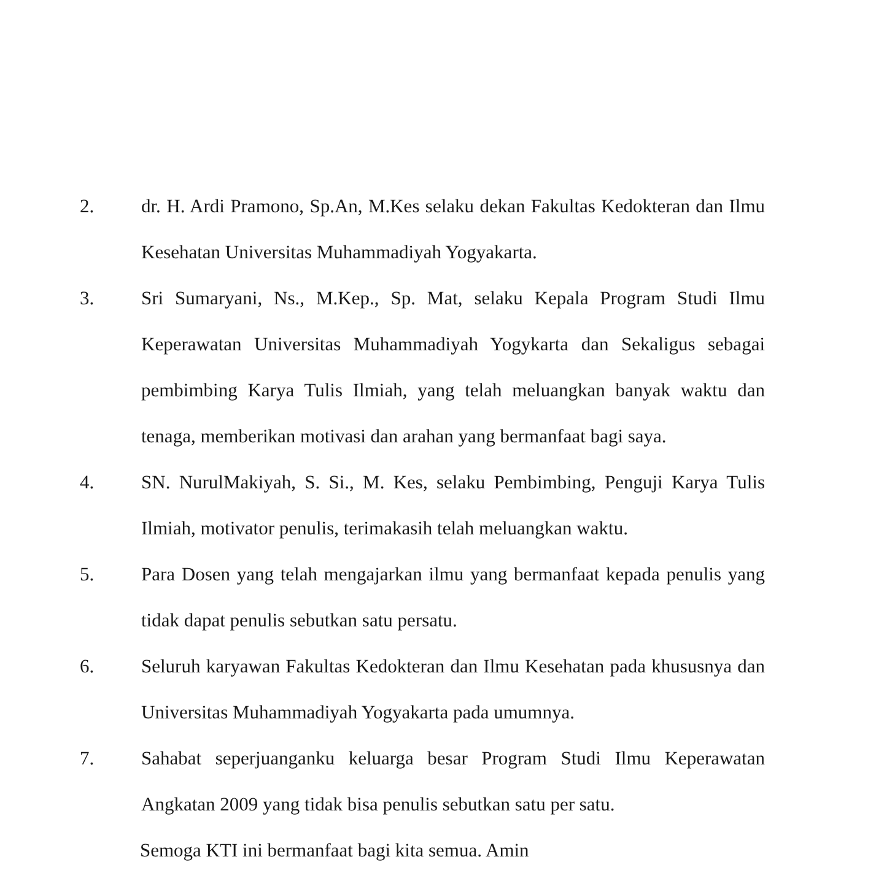2. dr. H. Ardi Pramono, Sp.An, M.Kes selaku dekan Fakultas Kedokteran dan Ilmu Kesehatan Universitas Muhammadiyah Yogyakarta.
3. Sri Sumaryani, Ns., M.Kep., Sp. Mat, selaku Kepala Program Studi Ilmu Keperawatan Universitas Muhammadiyah Yogykarta dan Sekaligus sebagai pembimbing Karya Tulis Ilmiah, yang telah meluangkan banyak waktu dan tenaga, memberikan motivasi dan arahan yang bermanfaat bagi saya.
4. SN. NurulMakiyah, S. Si., M. Kes, selaku Pembimbing, Penguji Karya Tulis Ilmiah, motivator penulis, terimakasih telah meluangkan waktu.
5. Para Dosen yang telah mengajarkan ilmu yang bermanfaat kepada penulis yang tidak dapat penulis sebutkan satu persatu.
6. Seluruh karyawan Fakultas Kedokteran dan Ilmu Kesehatan pada khususnya dan Universitas Muhammadiyah Yogyakarta pada umumnya.
7. Sahabat seperjuanganku keluarga besar Program Studi Ilmu Keperawatan Angkatan 2009 yang tidak bisa penulis sebutkan satu per satu.
Semoga KTI ini bermanfaat bagi kita semua. Amin